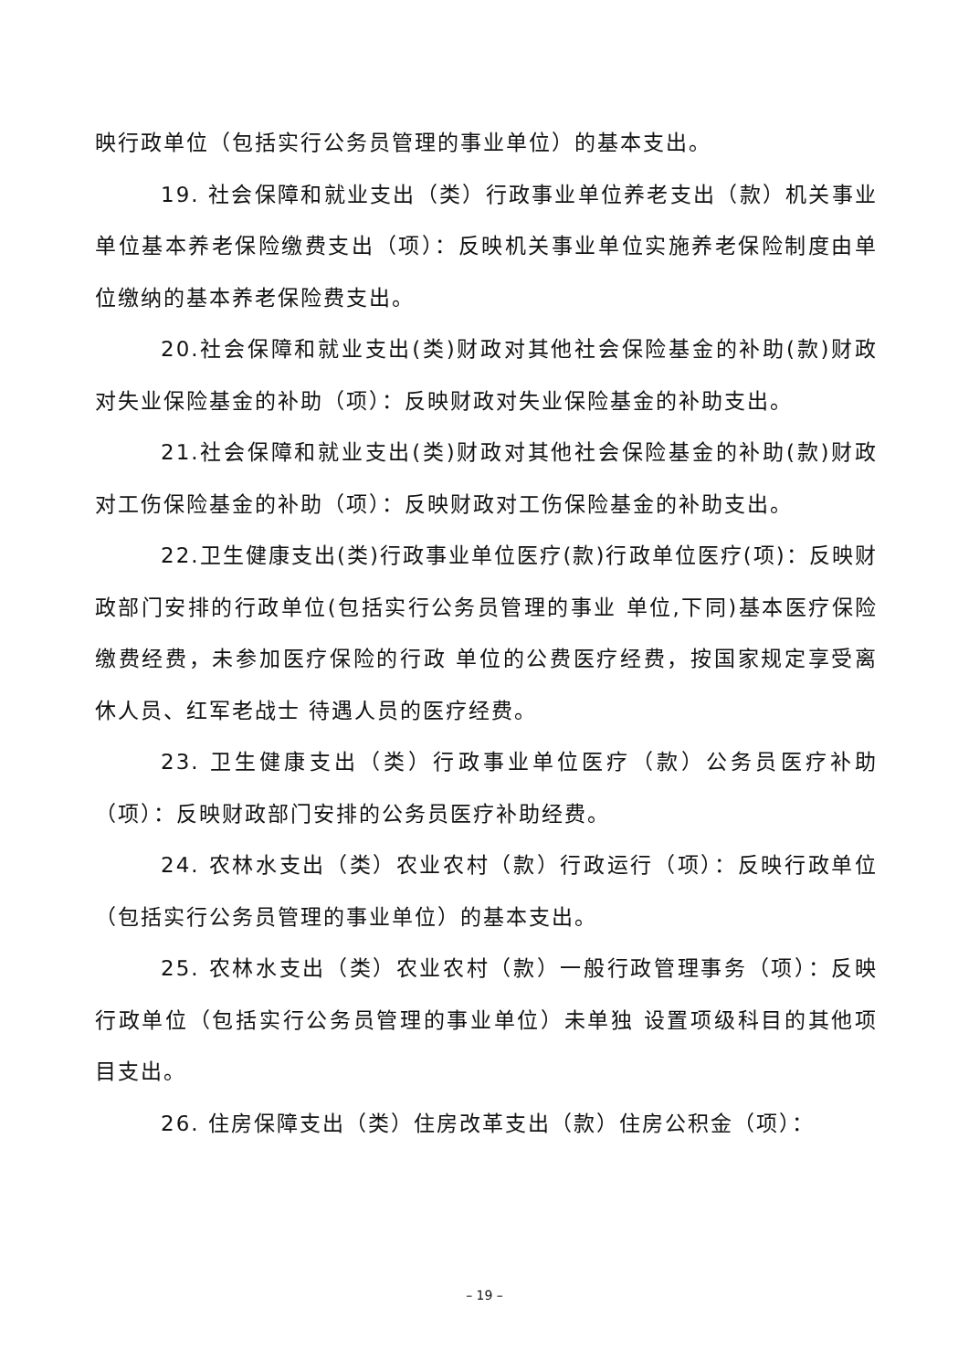映行政单位（包括实行公务员管理的事业单位）的基本支出。
19. 社会保障和就业支出（类）行政事业单位养老支出（款）机关事业单位基本养老保险缴费支出（项）：反映机关事业单位实施养老保险制度由单位缴纳的基本养老保险费支出。
20.社会保障和就业支出(类)财政对其他社会保险基金的补助(款)财政对失业保险基金的补助（项）：反映财政对失业保险基金的补助支出。
21.社会保障和就业支出(类)财政对其他社会保险基金的补助(款)财政对工伤保险基金的补助（项）：反映财政对工伤保险基金的补助支出。
22.卫生健康支出(类)行政事业单位医疗(款)行政单位医疗(项)：反映财政部门安排的行政单位(包括实行公务员管理的事业 单位,下同)基本医疗保险缴费经费，未参加医疗保险的行政 单位的公费医疗经费，按国家规定享受离休人员、红军老战士 待遇人员的医疗经费。
23. 卫生健康支出（类）行政事业单位医疗（款）公务员医疗补助（项）：反映财政部门安排的公务员医疗补助经费。
24. 农林水支出（类）农业农村（款）行政运行（项）：反映行政单位（包括实行公务员管理的事业单位）的基本支出。
25. 农林水支出（类）农业农村（款）一般行政管理事务（项）：反映行政单位（包括实行公务员管理的事业单位）未单独 设置项级科目的其他项目支出。
26. 住房保障支出（类）住房改革支出（款）住房公积金（项）：
– 19 –